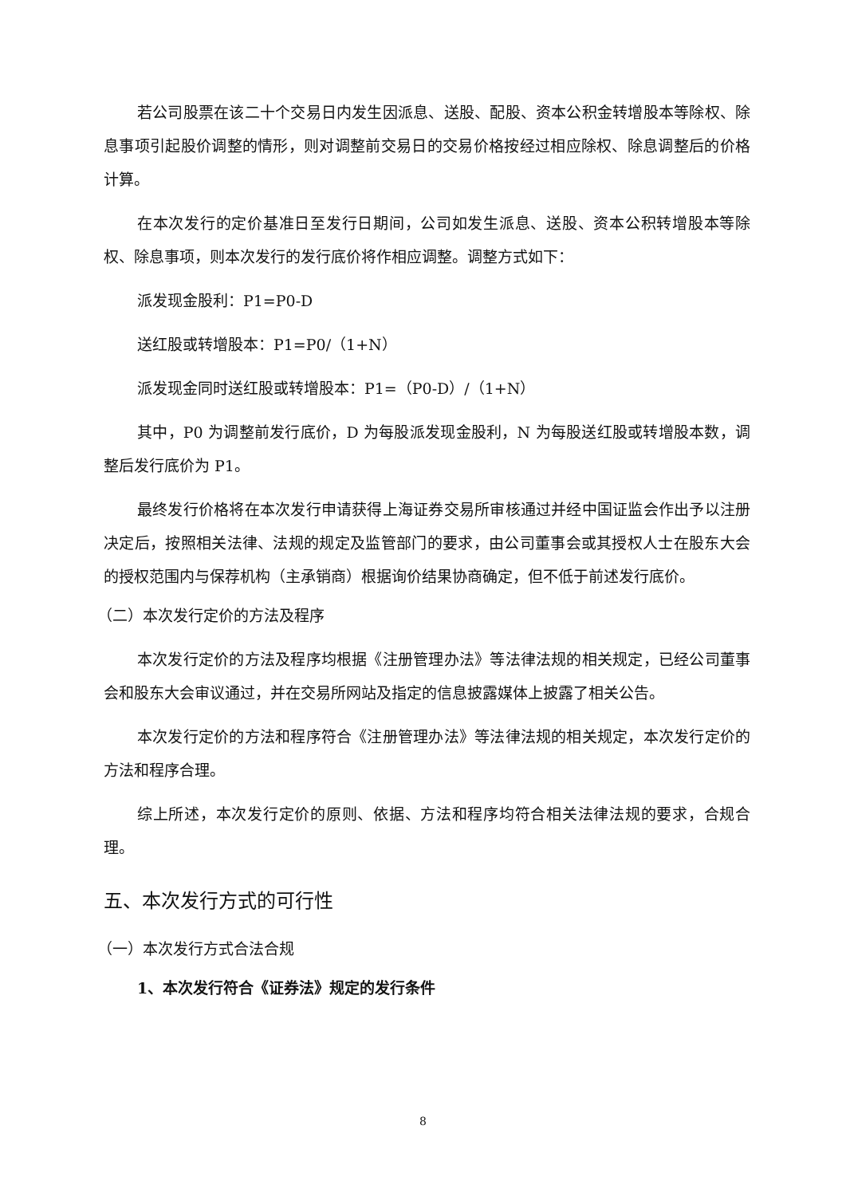若公司股票在该二十个交易日内发生因派息、送股、配股、资本公积金转增股本等除权、除息事项引起股价调整的情形，则对调整前交易日的交易价格按经过相应除权、除息调整后的价格计算。
在本次发行的定价基准日至发行日期间，公司如发生派息、送股、资本公积转增股本等除权、除息事项，则本次发行的发行底价将作相应调整。调整方式如下：
派发现金股利：P1=P0-D
送红股或转增股本：P1=P0/（1+N）
派发现金同时送红股或转增股本：P1=（P0-D）/（1+N）
其中，P0 为调整前发行底价，D 为每股派发现金股利，N 为每股送红股或转增股本数，调整后发行底价为 P1。
最终发行价格将在本次发行申请获得上海证券交易所审核通过并经中国证监会作出予以注册决定后，按照相关法律、法规的规定及监管部门的要求，由公司董事会或其授权人士在股东大会的授权范围内与保荐机构（主承销商）根据询价结果协商确定，但不低于前述发行底价。
（二）本次发行定价的方法及程序
本次发行定价的方法及程序均根据《注册管理办法》等法律法规的相关规定，已经公司董事会和股东大会审议通过，并在交易所网站及指定的信息披露媒体上披露了相关公告。
本次发行定价的方法和程序符合《注册管理办法》等法律法规的相关规定，本次发行定价的方法和程序合理。
综上所述，本次发行定价的原则、依据、方法和程序均符合相关法律法规的要求，合规合理。
五、本次发行方式的可行性
（一）本次发行方式合法合规
1、本次发行符合《证券法》规定的发行条件
8